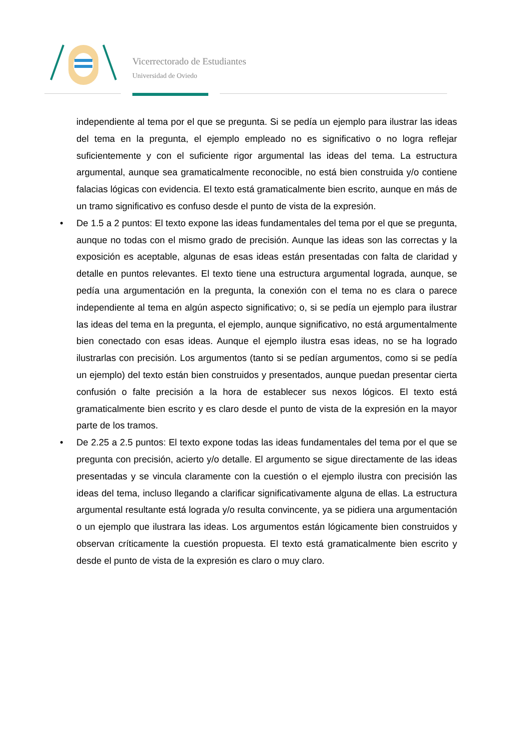Vicerrectorado de Estudiantes
Universidad de Oviedo
independiente al tema por el que se pregunta. Si se pedía un ejemplo para ilustrar las ideas del tema en la pregunta, el ejemplo empleado no es significativo o no logra reflejar suficientemente y con el suficiente rigor argumental las ideas del tema. La estructura argumental, aunque sea gramaticalmente reconocible, no está bien construida y/o contiene falacias lógicas con evidencia. El texto está gramaticalmente bien escrito, aunque en más de un tramo significativo es confuso desde el punto de vista de la expresión.
• De 1.5 a 2 puntos: El texto expone las ideas fundamentales del tema por el que se pregunta, aunque no todas con el mismo grado de precisión. Aunque las ideas son las correctas y la exposición es aceptable, algunas de esas ideas están presentadas con falta de claridad y detalle en puntos relevantes. El texto tiene una estructura argumental lograda, aunque, se pedía una argumentación en la pregunta, la conexión con el tema no es clara o parece independiente al tema en algún aspecto significativo; o, si se pedía un ejemplo para ilustrar las ideas del tema en la pregunta, el ejemplo, aunque significativo, no está argumentalmente bien conectado con esas ideas. Aunque el ejemplo ilustra esas ideas, no se ha logrado ilustrarlas con precisión. Los argumentos (tanto si se pedían argumentos, como si se pedía un ejemplo) del texto están bien construidos y presentados, aunque puedan presentar cierta confusión o falte precisión a la hora de establecer sus nexos lógicos. El texto está gramaticalmente bien escrito y es claro desde el punto de vista de la expresión en la mayor parte de los tramos.
• De 2.25 a 2.5 puntos: El texto expone todas las ideas fundamentales del tema por el que se pregunta con precisión, acierto y/o detalle. El argumento se sigue directamente de las ideas presentadas y se vincula claramente con la cuestión o el ejemplo ilustra con precisión las ideas del tema, incluso llegando a clarificar significativamente alguna de ellas. La estructura argumental resultante está lograda y/o resulta convincente, ya se pidiera una argumentación o un ejemplo que ilustrara las ideas. Los argumentos están lógicamente bien construidos y observan críticamente la cuestión propuesta. El texto está gramaticalmente bien escrito y desde el punto de vista de la expresión es claro o muy claro.